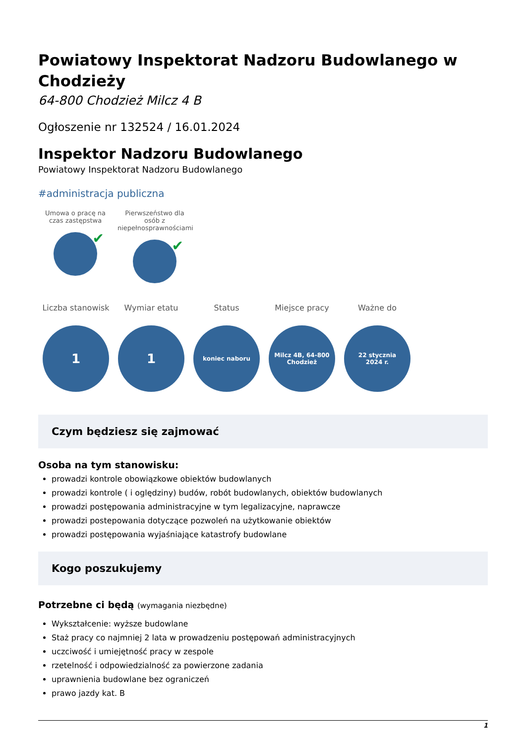Powiatowy Inspektorat Nadzoru Budowlanego w Chodzieży
64-800 Chodzież Milcz 4 B
Ogłoszenie nr 132524 / 16.01.2024
Inspektor Nadzoru Budowlanego
Powiatowy Inspektorat Nadzoru Budowlanego
#administracja publiczna
Umowa o pracę na czas zastępstwa
✔
Pierwszeństwo dla osób z niepełnosprawnościami
✔
Liczba stanowisk
1
Wymiar etatu
1
Status
koniec naboru
Miejsce pracy
Milcz 4B, 64-800
Chodzież
Ważne do
22 stycznia
2024 r.
Czym będziesz się zajmować
Osoba na tym stanowisku:
prowadzi kontrole obowiązkowe obiektów budowlanych
prowadzi kontrole ( i oględziny) budów, robót budowlanych, obiektów budowlanych
prowadzi postępowania administracyjne w tym legalizacyjne, naprawcze
prowadzi postepowania dotyczące pozwoleń na użytkowanie obiektów
prowadzi postępowania wyjaśniające katastrofy budowlane
Kogo poszukujemy
Potrzebne ci będą (wymagania niezbędne)
Wykształcenie: wyższe budowlane
Staż pracy co najmniej 2 lata w prowadzeniu postępowań administracyjnych
uczciwość i umiejętność pracy w zespole
rzetelność i odpowiedzialność za powierzone zadania
uprawnienia budowlane bez ograniczeń
prawo jazdy kat. B
1